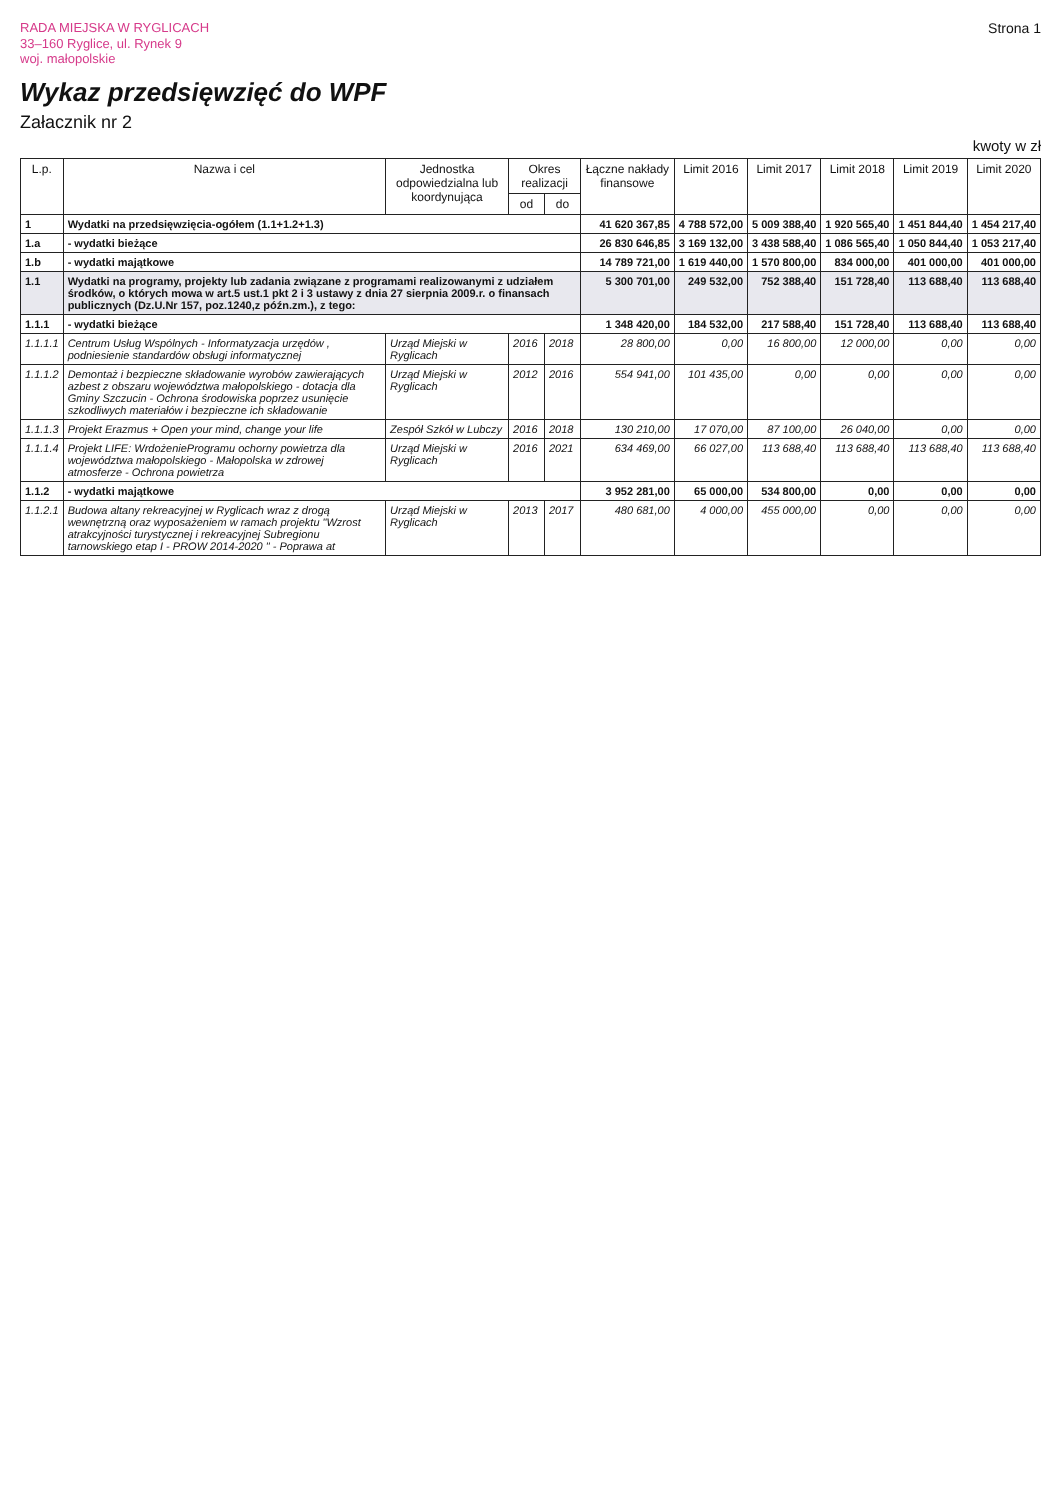RADA MIEJSKA W RYGLICACH
33–160 Ryglice, ul. Rynek 9
woj. małopolskie
Strona 1
Wykaz przedsięwzięć do WPF
Załacznik nr 2
kwoty w zł
| L.p. | Nazwa i cel | Jednostka odpowiedzialna lub koordynująca | Okres realizacji | | Łączne nakłady finansowe | Limit 2016 | Limit 2017 | Limit 2018 | Limit 2019 | Limit 2020 |
| --- | --- | --- | --- | --- | --- | --- | --- | --- | --- | --- |
| | | | od | do | | | | | | |
| 1 | Wydatki na przedsięwzięcia-ogółem (1.1+1.2+1.3) | | | | 41 620 367,85 | 4 788 572,00 | 5 009 388,40 | 1 920 565,40 | 1 451 844,40 | 1 454 217,40 |
| 1.a | - wydatki bieżące | | | | 26 830 646,85 | 3 169 132,00 | 3 438 588,40 | 1 086 565,40 | 1 050 844,40 | 1 053 217,40 |
| 1.b | - wydatki majątkowe | | | | 14 789 721,00 | 1 619 440,00 | 1 570 800,00 | 834 000,00 | 401 000,00 | 401 000,00 |
| 1.1 | Wydatki na programy, projekty lub zadania związane z programami realizowanymi z udziałem środków, o których mowa w art.5 ust.1 pkt 2 i 3 ustawy z dnia 27 sierpnia 2009.r. o finansach publicznych (Dz.U.Nr 157, poz.1240,z późn.zm.), z tego: | | | | 5 300 701,00 | 249 532,00 | 752 388,40 | 151 728,40 | 113 688,40 | 113 688,40 |
| 1.1.1 | - wydatki bieżące | | | | 1 348 420,00 | 184 532,00 | 217 588,40 | 151 728,40 | 113 688,40 | 113 688,40 |
| 1.1.1.1 | Centrum Usług Wspólnych - Informatyzacja urzędów , podniesienie standardów obsługi informatycznej | Urząd Miejski w Ryglicach | 2016 | 2018 | 28 800,00 | 0,00 | 16 800,00 | 12 000,00 | 0,00 | 0,00 |
| 1.1.1.2 | Demontaż i bezpieczne składowanie wyrobów zawierających azbest z obszaru województwa małopolskiego - dotacja dla Gminy Szczucin - Ochrona środowiska poprzez usunięcie szkodliwych materiałów i bezpieczne ich składowanie | Urząd Miejski w Ryglicach | 2012 | 2016 | 554 941,00 | 101 435,00 | 0,00 | 0,00 | 0,00 | 0,00 |
| 1.1.1.3 | Projekt Erazmus + Open your mind, change your life | Zespół Szkół w Lubczy | 2016 | 2018 | 130 210,00 | 17 070,00 | 87 100,00 | 26 040,00 | 0,00 | 0,00 |
| 1.1.1.4 | Projekt LIFE: WrdożenieProgramu ochorny powietrza dla województwa małopolskiego - Małopolska w zdrowej atmosferze - Ochrona powietrza | Urząd Miejski w Ryglicach | 2016 | 2021 | 634 469,00 | 66 027,00 | 113 688,40 | 113 688,40 | 113 688,40 | 113 688,40 |
| 1.1.2 | - wydatki majątkowe | | | | 3 952 281,00 | 65 000,00 | 534 800,00 | 0,00 | 0,00 | 0,00 |
| 1.1.2.1 | Budowa altany rekreacyjnej w Ryglicach wraz z drogą wewnętrzną oraz wyposażeniem w ramach projektu "Wzrost atrakcyjności turystycznej i rekreacyjnej Subregionu tarnowskiego etap I - PROW 2014-2020 " - Poprawa at | Urząd Miejski w Ryglicach | 2013 | 2017 | 480 681,00 | 4 000,00 | 455 000,00 | 0,00 | 0,00 | 0,00 |